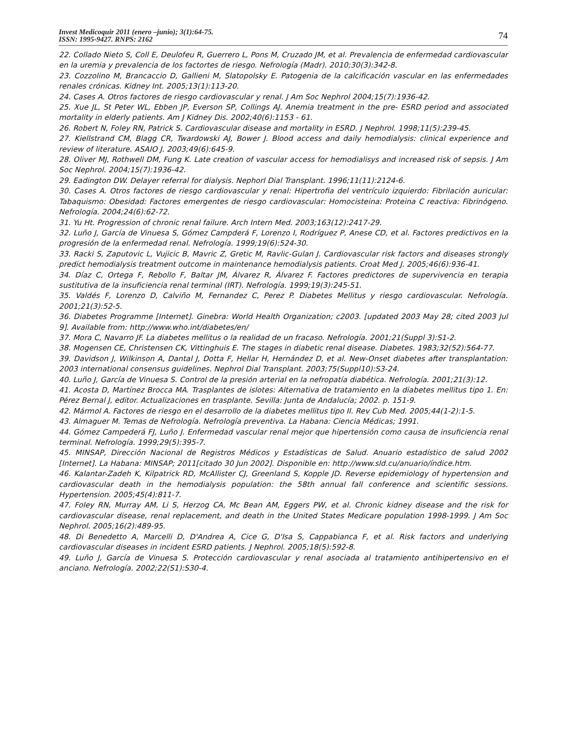Invest Medicoquir 2011 (enero –junio); 3(1):64-75.
ISSN: 1995-9427. RNPS: 2162
74
22. Collado Nieto S, Coll E, Deulofeu R, Guerrero L, Pons M, Cruzado JM, et al. Prevalencia de enfermedad cardiovascular en la uremia y prevalencia de los factortes de riesgo. Nefrología (Madr). 2010;30(3):342-8.
23. Cozzolino M, Brancaccio D, Gallieni M, Slatopolsky E. Patogenia de la calcificación vascular en las enfermedades renales crónicas. Kidney Int. 2005;13(1):113-20.
24. Cases A. Otros factores de riesgo cardiovascular y renal. J Am Soc Nephrol 2004;15(7):1936-42.
25. Xue JL, St Peter WL, Ebben JP, Everson SP, Collings AJ. Anemia treatment in the pre- ESRD period and associated mortality in elderly patients. Am J Kidney Dis. 2002;40(6):1153 - 61.
26. Robert N, Foley RN, Patrick S. Cardiovascular disease and mortality in ESRD. J Nephrol. 1998;11(5):239-45.
27. Kiellstrand CM, Blagg CR, Twardowski AJ, Bower J. Blood access and daily hemodialysis: clinical experience and review of literature. ASAIO J. 2003;49(6):645-9.
28. Oliver MJ, Rothwell DM, Fung K. Late creation of vascular access for hemodialisys and increased risk of sepsis. J Am Soc Nephrol. 2004;15(7):1936-42.
29. Eadington DW. Delayer referral for dialysis. Nephorl Dial Transplant. 1996;11(11):2124-6.
30. Cases A. Otros factores de riesgo cardiovascular y renal: Hipertrofia del ventrículo izquierdo: Fibrilación auricular: Tabaquismo: Obesidad: Factores emergentes de riesgo cardiovascular: Homocisteina: Proteina C reactiva: Fibrinógeno. Nefrología. 2004;24(6):62-72.
31. Yu Ht. Progression of chronic renal failure. Arch Intern Med. 2003;163(12):2417-29.
32. Luño J, García de Vinuesa S, Gómez Campderá F, Lorenzo I, Rodríguez P, Anese CD, et al. Factores predictivos en la progresión de la enfermedad renal. Nefrología. 1999;19(6):524-30.
33. Racki S, Zaputovic L, Vujicic B, Mavric Z, Gretic M, Ravlic-Gulan J. Cardiovascular risk factors and diseases strongly predict hemodialysis treatment outcome in maintenance hemodialysis patients. Croat Med J. 2005;46(6):936-41.
34. Díaz C, Ortega F, Rebollo F, Baltar JM, Álvarez R, Álvarez F. Factores predictores de supervivencia en terapia sustitutiva de la insuficiencia renal terminal (IRT). Nefrología. 1999;19(3):245-51.
35. Valdés F, Lorenzo D, Calviño M, Fernandez C, Perez P. Diabetes Mellitus y riesgo cardiovascular. Nefrología. 2001;21(3):52-5.
36. Diabetes Programme [Internet]. Ginebra: World Health Organization; c2003. [updated 2003 May 28; cited 2003 Jul 9]. Available from: http://www.who.int/diabetes/en/
37. Mora C, Navarro JF. La diabetes mellitus o la realidad de un fracaso. Nefrología. 2001;21(Suppl 3):S1-2.
38. Mogensen CE, Christensen CK, Vittinghuis E. The stages in diabetic renal disease. Diabetes. 1983;32(52):564-77.
39. Davidson J, Wilkinson A, Dantal J, Dotta F, Hellar H, Hernández D, et al. New-Onset diabetes after transplantation: 2003 international consensus guidelines. Nephrol Dial Transplant. 2003;75(Suppl10):S3-24.
40. Luño J, García de Vinuesa S. Control de la presión arterial en la nefropatía diabética. Nefrología. 2001;21(3):12.
41. Acosta D, Martínez Brocca MA. Trasplantes de islotes: Alternativa de tratamiento en la diabetes mellitus tipo 1. En: Pérez Bernal J, editor. Actualizaciones en trasplante. Sevilla: Junta de Andalucía; 2002. p. 151-9.
42. Mármol A. Factores de riesgo en el desarrollo de la diabetes mellitus tipo II. Rev Cub Med. 2005;44(1-2):1-5.
43. Almaguer M. Temas de Nefrología. Nefrología preventiva. La Habana: Ciencia Médicas; 1991.
44. Gómez Campederá FJ, Luño J. Enfermedad vascular renal mejor que hipertensión como causa de insuficiencia renal terminal. Nefrología. 1999;29(5):395-7.
45. MINSAP, Dirección Nacional de Registros Médicos y Estadísticas de Salud. Anuario estadístico de salud 2002 [Internet]. La Habana: MINSAP; 2011[citado 30 Jun 2002]. Disponible en: http://www.sld.cu/anuario/índice.htm.
46. Kalantar-Zadeh K, Kilpatrick RD, McAllister CJ, Greenland S, Kopple JD. Reverse epidemiology of hypertension and cardiovascular death in the hemodialysis population: the 58th annual fall conference and scientific sessions. Hypertension. 2005;45(4):811-7.
47. Foley RN, Murray AM, Li S, Herzog CA, Mc Bean AM, Eggers PW, et al. Chronic kidney disease and the risk for cardiovascular disease, renal replacement, and death in the United States Medicare population 1998-1999. J Am Soc Nephrol. 2005;16(2):489-95.
48. Di Benedetto A, Marcelli D, D'Andrea A, Cice G, D'Isa S, Cappabianca F, et al. Risk factors and underlying cardiovascular diseases in incident ESRD patients. J Nephrol. 2005;18(5):592-8.
49. Luño J, García de Vinuesa S. Protección cardiovascular y renal asociada al tratamiento antihipertensivo en el anciano. Nefrología. 2002;22(S1):S30-4.